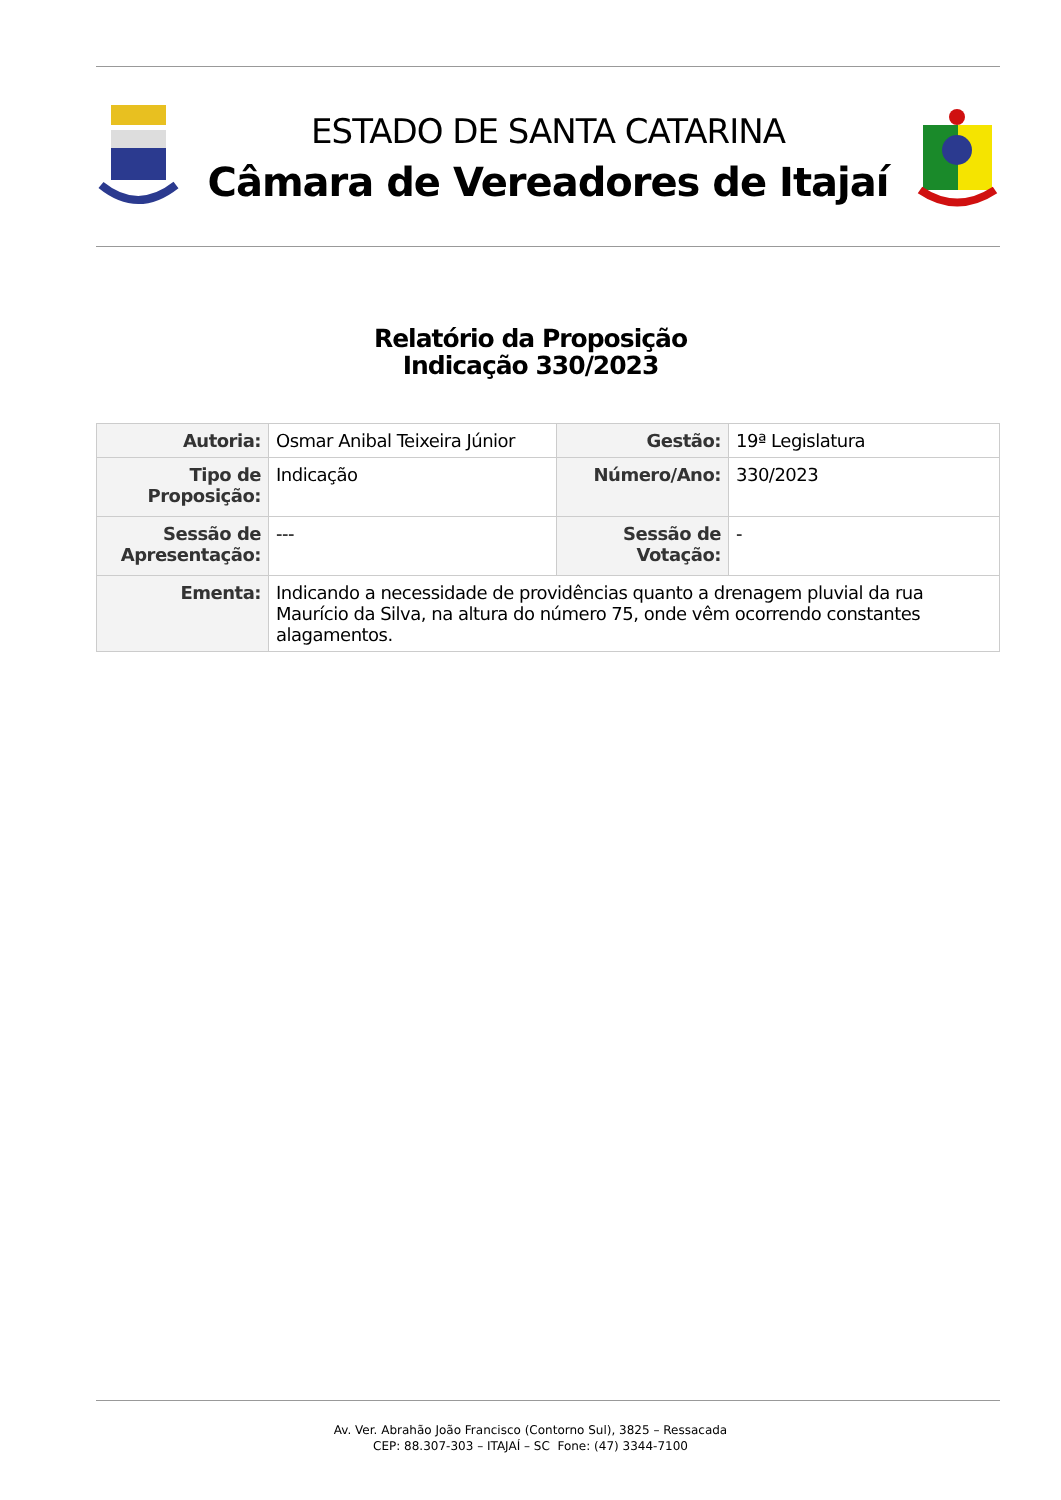ESTADO DE SANTA CATARINA
Câmara de Vereadores de Itajaí
Relatório da Proposição
Indicação 330/2023
| Autoria: | Osmar Anibal Teixeira Júnior | Gestão: | 19ª Legislatura |
| Tipo de Proposição: | Indicação | Número/Ano: | 330/2023 |
| Sessão de Apresentação: | --- | Sessão de Votação: | - |
| Ementa: | Indicando a necessidade de providências quanto a drenagem pluvial da rua Maurício da Silva, na altura do número 75, onde vêm ocorrendo constantes alagamentos. | | |
Av. Ver. Abrahão João Francisco (Contorno Sul), 3825 – Ressacada
CEP: 88.307-303 – ITAJAÍ – SC Fone: (47) 3344-7100